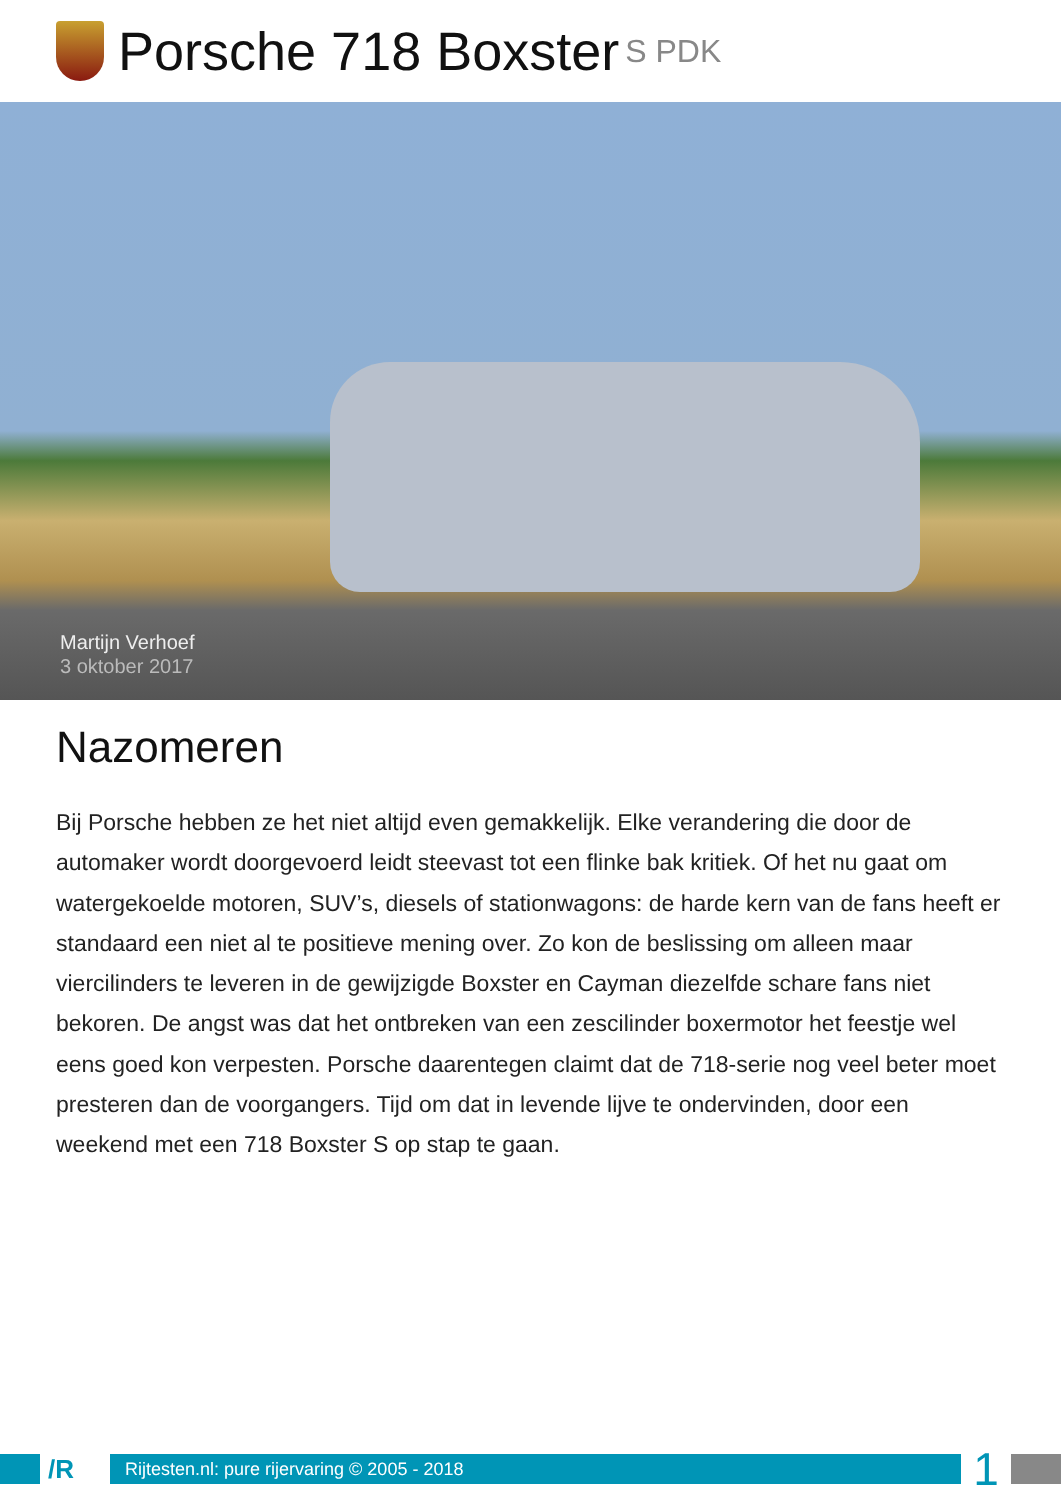Porsche 718 Boxster S PDK
Martijn Verhoef
3 oktober 2017
Nazomeren
Bij Porsche hebben ze het niet altijd even gemakkelijk. Elke verandering die door de automaker wordt doorgevoerd leidt steevast tot een flinke bak kritiek. Of het nu gaat om watergekoelde motoren, SUV’s, diesels of stationwagons: de harde kern van de fans heeft er standaard een niet al te positieve mening over. Zo kon de beslissing om alleen maar viercilinders te leveren in de gewijzigde Boxster en Cayman diezelfde schare fans niet bekoren. De angst was dat het ontbreken van een zescilinder boxermotor het feestje wel eens goed kon verpesten. Porsche daarentegen claimt dat de 718-serie nog veel beter moet presteren dan de voorgangers. Tijd om dat in levende lijve te ondervinden, door een weekend met een 718 Boxster S op stap te gaan.
/R
Rijtesten.nl: pure rijervaring © 2005 - 2018
1